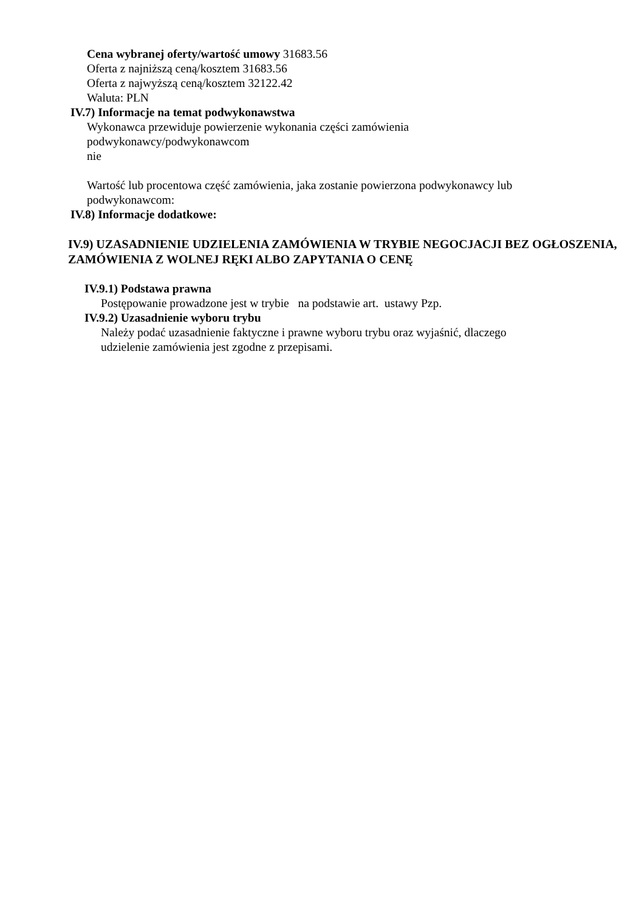Cena wybranej oferty/wartość umowy 31683.56
Oferta z najniższą ceną/kosztem 31683.56
Oferta z najwyższą ceną/kosztem 32122.42
Waluta: PLN
IV.7) Informacje na temat podwykonawstwa
Wykonawca przewiduje powierzenie wykonania części zamówienia
podwykonawcy/podwykonawcom
nie
Wartość lub procentowa część zamówienia, jaka zostanie powierzona podwykonawcy lub podwykonawcom:
IV.8) Informacje dodatkowe:
IV.9) UZASADNIENIE UDZIELENIA ZAMÓWIENIA W TRYBIE NEGOCJACJI BEZ OGŁOSZENIA, ZAMÓWIENIA Z WOLNEJ RĘKI ALBO ZAPYTANIA O CENĘ
IV.9.1) Podstawa prawna
Postępowanie prowadzone jest w trybie na podstawie art. ustawy Pzp.
IV.9.2) Uzasadnienie wyboru trybu
Należy podać uzasadnienie faktyczne i prawne wyboru trybu oraz wyjaśnić, dlaczego udzielenie zamówienia jest zgodne z przepisami.